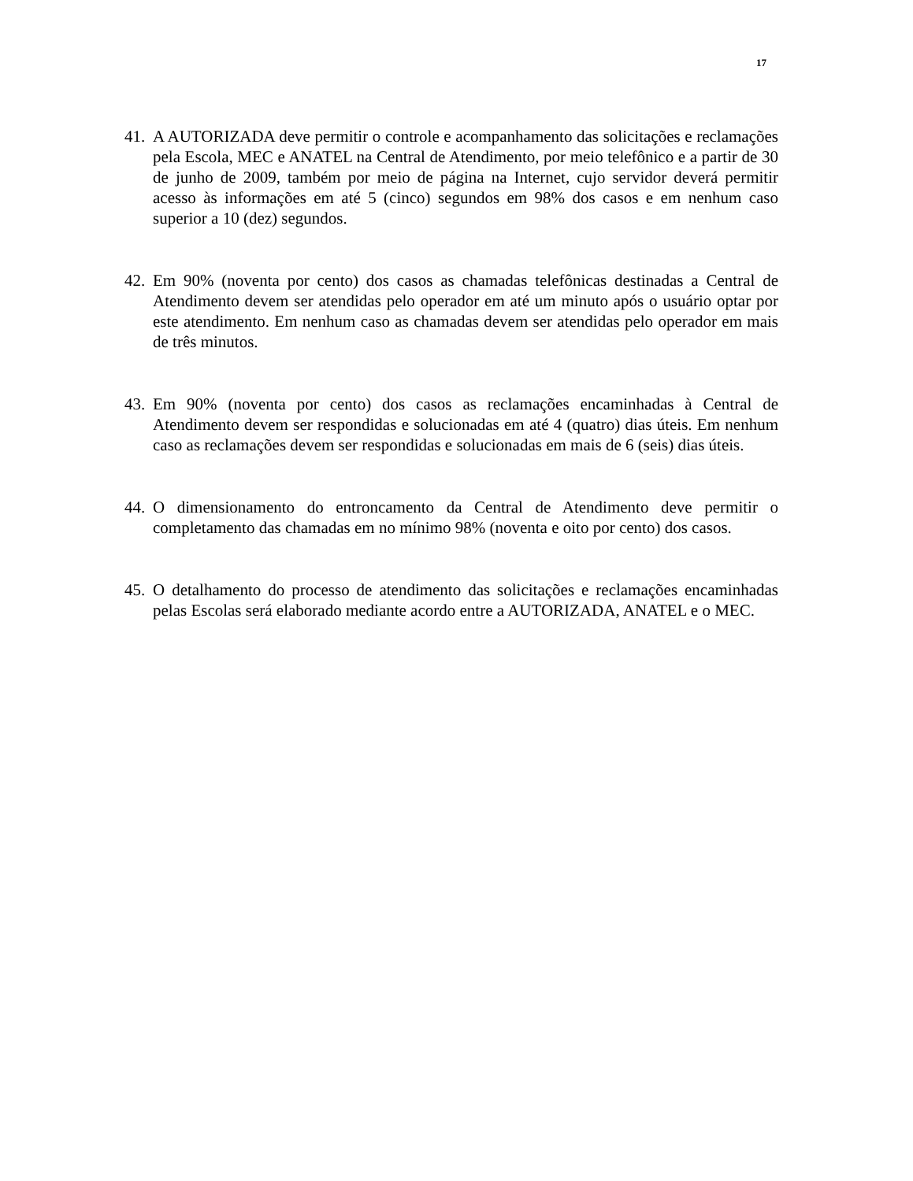17
41. A AUTORIZADA deve permitir o controle e acompanhamento das solicitações e reclamações pela Escola, MEC e ANATEL na Central de Atendimento, por meio telefônico e a partir de 30 de junho de 2009, também por meio de página na Internet, cujo servidor deverá permitir acesso às informações em até 5 (cinco) segundos em 98% dos casos e em nenhum caso superior a 10 (dez) segundos.
42. Em 90% (noventa por cento) dos casos as chamadas telefônicas destinadas a Central de Atendimento devem ser atendidas pelo operador em até um minuto após o usuário optar por este atendimento. Em nenhum caso as chamadas devem ser atendidas pelo operador em mais de três minutos.
43. Em 90% (noventa por cento) dos casos as reclamações encaminhadas à Central de Atendimento devem ser respondidas e solucionadas em até 4 (quatro) dias úteis. Em nenhum caso as reclamações devem ser respondidas e solucionadas em mais de 6 (seis) dias úteis.
44. O dimensionamento do entroncamento da Central de Atendimento deve permitir o completamento das chamadas em no mínimo 98% (noventa e oito por cento) dos casos.
45. O detalhamento do processo de atendimento das solicitações e reclamações encaminhadas pelas Escolas será elaborado mediante acordo entre a AUTORIZADA, ANATEL e o MEC.